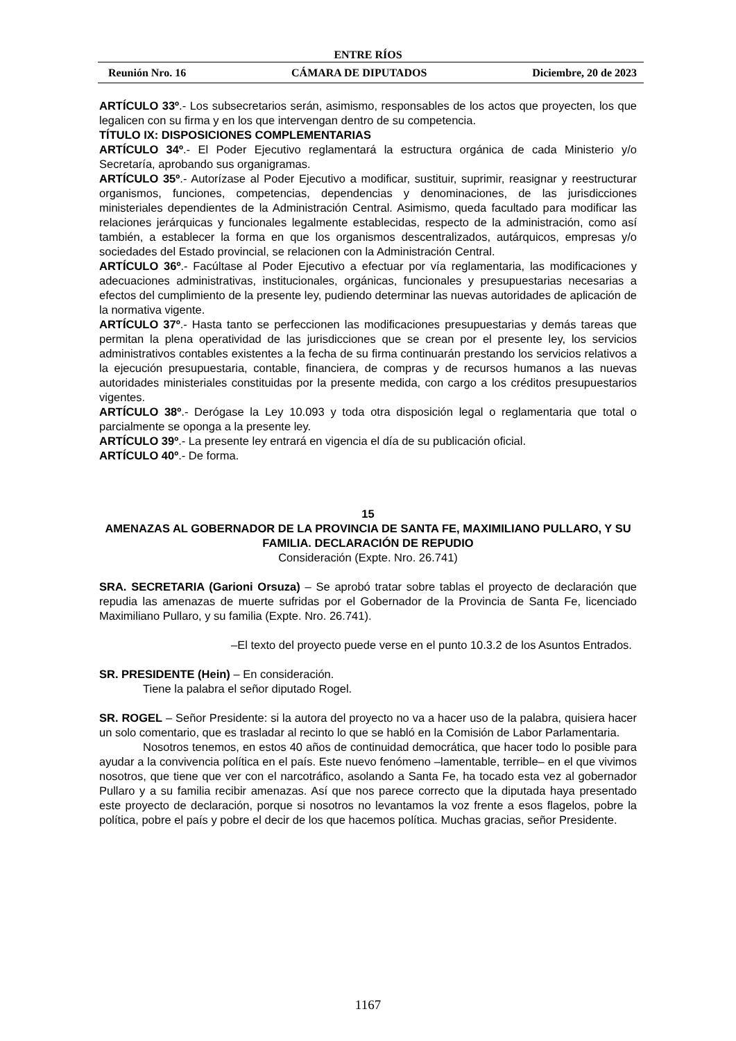ENTRE RÍOS
Reunión Nro. 16 CÁMARA DE DIPUTADOS Diciembre, 20 de 2023
ARTÍCULO 33º.- Los subsecretarios serán, asimismo, responsables de los actos que proyecten, los que legalicen con su firma y en los que intervengan dentro de su competencia.
TÍTULO IX: DISPOSICIONES COMPLEMENTARIAS
ARTÍCULO 34º.- El Poder Ejecutivo reglamentará la estructura orgánica de cada Ministerio y/o Secretaría, aprobando sus organigramas.
ARTÍCULO 35º.- Autorízase al Poder Ejecutivo a modificar, sustituir, suprimir, reasignar y reestructurar organismos, funciones, competencias, dependencias y denominaciones, de las jurisdicciones ministeriales dependientes de la Administración Central. Asimismo, queda facultado para modificar las relaciones jerárquicas y funcionales legalmente establecidas, respecto de la administración, como así también, a establecer la forma en que los organismos descentralizados, autárquicos, empresas y/o sociedades del Estado provincial, se relacionen con la Administración Central.
ARTÍCULO 36º.- Facúltase al Poder Ejecutivo a efectuar por vía reglamentaria, las modificaciones y adecuaciones administrativas, institucionales, orgánicas, funcionales y presupuestarias necesarias a efectos del cumplimiento de la presente ley, pudiendo determinar las nuevas autoridades de aplicación de la normativa vigente.
ARTÍCULO 37º.- Hasta tanto se perfeccionen las modificaciones presupuestarias y demás tareas que permitan la plena operatividad de las jurisdicciones que se crean por el presente ley, los servicios administrativos contables existentes a la fecha de su firma continuarán prestando los servicios relativos a la ejecución presupuestaria, contable, financiera, de compras y de recursos humanos a las nuevas autoridades ministeriales constituidas por la presente medida, con cargo a los créditos presupuestarios vigentes.
ARTÍCULO 38º.- Derógase la Ley 10.093 y toda otra disposición legal o reglamentaria que total o parcialmente se oponga a la presente ley.
ARTÍCULO 39º.- La presente ley entrará en vigencia el día de su publicación oficial.
ARTÍCULO 40º.- De forma.
15
AMENAZAS AL GOBERNADOR DE LA PROVINCIA DE SANTA FE, MAXIMILIANO PULLARO, Y SU FAMILIA. DECLARACIÓN DE REPUDIO
Consideración (Expte. Nro. 26.741)
SRA. SECRETARIA (Garioni Orsuza) – Se aprobó tratar sobre tablas el proyecto de declaración que repudia las amenazas de muerte sufridas por el Gobernador de la Provincia de Santa Fe, licenciado Maximiliano Pullaro, y su familia (Expte. Nro. 26.741).
–El texto del proyecto puede verse en el punto 10.3.2 de los Asuntos Entrados.
SR. PRESIDENTE (Hein) – En consideración.
Tiene la palabra el señor diputado Rogel.
SR. ROGEL – Señor Presidente: si la autora del proyecto no va a hacer uso de la palabra, quisiera hacer un solo comentario, que es trasladar al recinto lo que se habló en la Comisión de Labor Parlamentaria.
Nosotros tenemos, en estos 40 años de continuidad democrática, que hacer todo lo posible para ayudar a la convivencia política en el país. Este nuevo fenómeno –lamentable, terrible– en el que vivimos nosotros, que tiene que ver con el narcotráfico, asolando a Santa Fe, ha tocado esta vez al gobernador Pullaro y a su familia recibir amenazas. Así que nos parece correcto que la diputada haya presentado este proyecto de declaración, porque si nosotros no levantamos la voz frente a esos flagelos, pobre la política, pobre el país y pobre el decir de los que hacemos política. Muchas gracias, señor Presidente.
1167